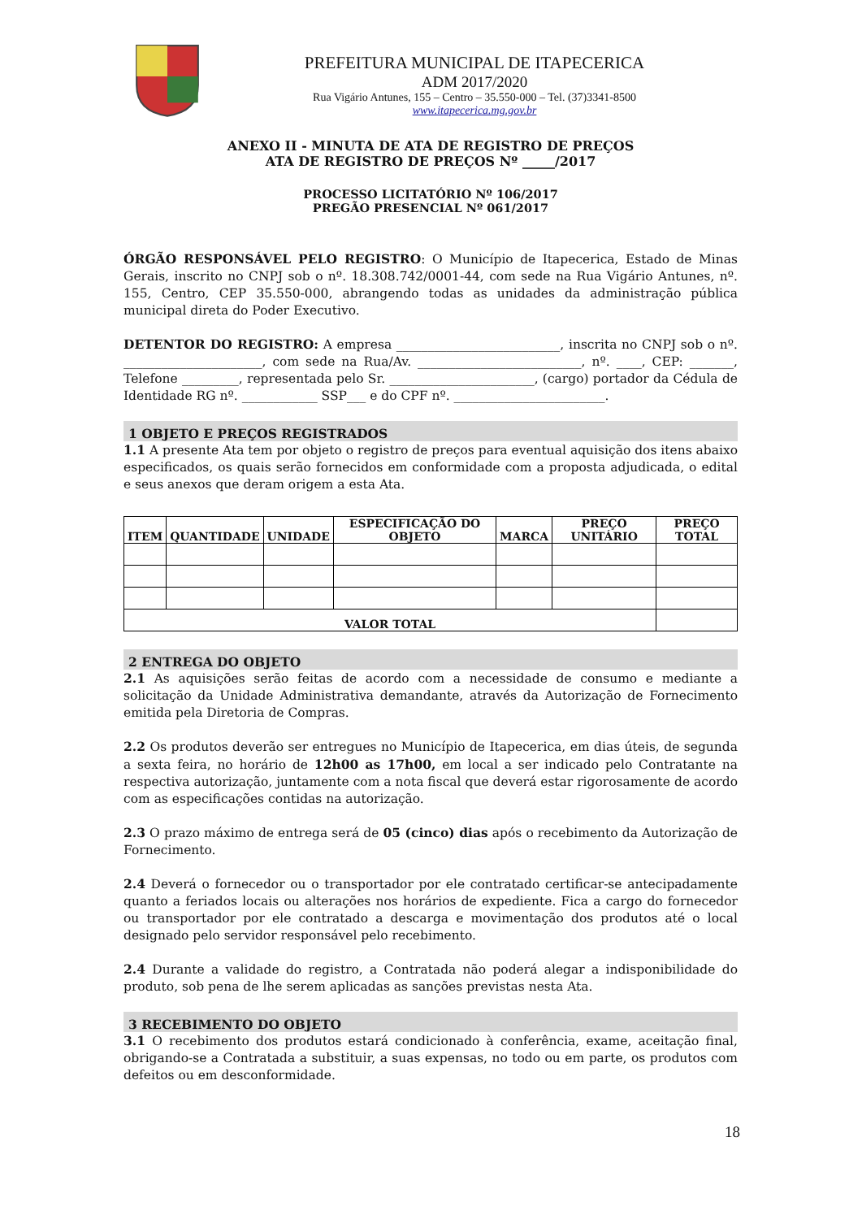PREFEITURA MUNICIPAL DE ITAPECERICA
ADM 2017/2020
Rua Vigário Antunes, 155 – Centro – 35.550-000 – Tel. (37)3341-8500
www.itapecerica.mg.gov.br
ANEXO II - MINUTA DE ATA DE REGISTRO DE PREÇOS
ATA DE REGISTRO DE PREÇOS Nº _____/2017
PROCESSO LICITATÓRIO Nº 106/2017
PREGÃO PRESENCIAL Nº 061/2017
ÓRGÃO RESPONSÁVEL PELO REGISTRO: O Município de Itapecerica, Estado de Minas Gerais, inscrito no CNPJ sob o nº. 18.308.742/0001-44, com sede na Rua Vigário Antunes, nº. 155, Centro, CEP 35.550-000, abrangendo todas as unidades da administração pública municipal direta do Poder Executivo.
DETENTOR DO REGISTRO: A empresa __________________________, inscrita no CNPJ sob o nº. ______________________, com sede na Rua/Av. __________________________, nº. ____, CEP: _______, Telefone _________, representada pelo Sr. _______________________, (cargo) portador da Cédula de Identidade RG nº. ____________ SSP___ e do CPF nº. ________________________.
1 OBJETO E PREÇOS REGISTRADOS
1.1 A presente Ata tem por objeto o registro de preços para eventual aquisição dos itens abaixo especificados, os quais serão fornecidos em conformidade com a proposta adjudicada, o edital e seus anexos que deram origem a esta Ata.
| ITEM | QUANTIDADE | UNIDADE | ESPECIFICAÇÃO DO OBJETO | MARCA | PREÇO UNITÁRIO | PREÇO TOTAL |
| --- | --- | --- | --- | --- | --- | --- |
| VALOR TOTAL | | | | | | |
2 ENTREGA DO OBJETO
2.1 As aquisições serão feitas de acordo com a necessidade de consumo e mediante a solicitação da Unidade Administrativa demandante, através da Autorização de Fornecimento emitida pela Diretoria de Compras.
2.2 Os produtos deverão ser entregues no Município de Itapecerica, em dias úteis, de segunda a sexta feira, no horário de 12h00 as 17h00, em local a ser indicado pelo Contratante na respectiva autorização, juntamente com a nota fiscal que deverá estar rigorosamente de acordo com as especificações contidas na autorização.
2.3 O prazo máximo de entrega será de 05 (cinco) dias após o recebimento da Autorização de Fornecimento.
2.4 Deverá o fornecedor ou o transportador por ele contratado certificar-se antecipadamente quanto a feriados locais ou alterações nos horários de expediente. Fica a cargo do fornecedor ou transportador por ele contratado a descarga e movimentação dos produtos até o local designado pelo servidor responsável pelo recebimento.
2.4 Durante a validade do registro, a Contratada não poderá alegar a indisponibilidade do produto, sob pena de lhe serem aplicadas as sanções previstas nesta Ata.
3 RECEBIMENTO DO OBJETO
3.1 O recebimento dos produtos estará condicionado à conferência, exame, aceitação final, obrigando-se a Contratada a substituir, a suas expensas, no todo ou em parte, os produtos com defeitos ou em desconformidade.
18